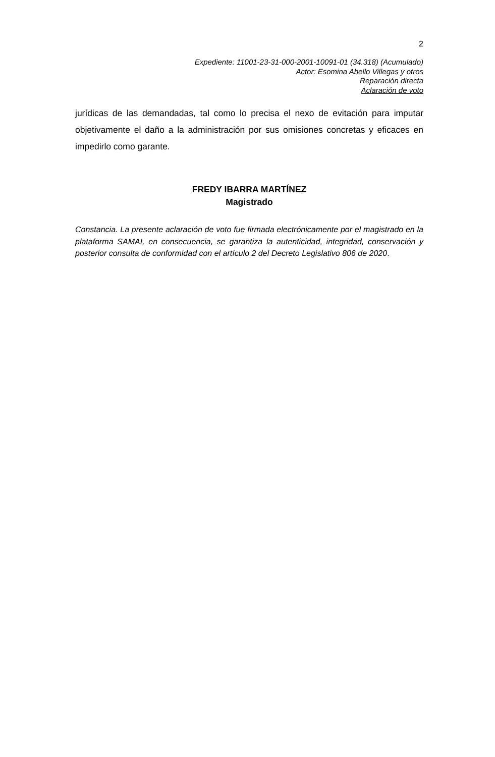2
Expediente: 11001-23-31-000-2001-10091-01 (34.318) (Acumulado)
Actor: Esomina Abello Villegas y otros
Reparación directa
Aclaración de voto
jurídicas de las demandadas, tal como lo precisa el nexo de evitación para imputar objetivamente el daño a la administración por sus omisiones concretas y eficaces en impedirlo como garante.
FREDY IBARRA MARTÍNEZ
Magistrado
Constancia. La presente aclaración de voto fue firmada electrónicamente por el magistrado en la plataforma SAMAI, en consecuencia, se garantiza la autenticidad, integridad, conservación y posterior consulta de conformidad con el artículo 2 del Decreto Legislativo 806 de 2020.